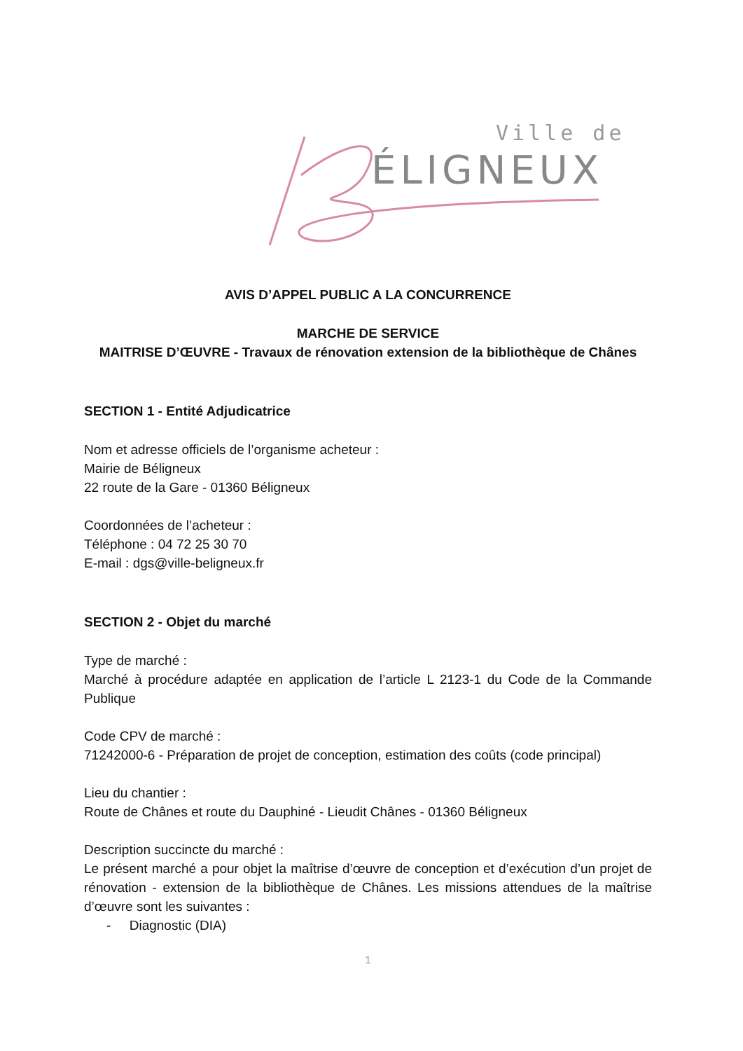Ville de
ÉLIGNEUX
AVIS D’APPEL PUBLIC A LA CONCURRENCE
MARCHE DE SERVICE
MAITRISE D’ŒUVRE - Travaux de rénovation extension de la bibliothèque de Chânes
SECTION 1 - Entité Adjudicatrice
Nom et adresse officiels de l’organisme acheteur :
Mairie de Béligneux
22 route de la Gare - 01360 Béligneux
Coordonnées de l’acheteur :
Téléphone : 04 72 25 30 70
E-mail : dgs@ville-beligneux.fr
SECTION 2 - Objet du marché
Type de marché :
Marché à procédure adaptée en application de l’article L 2123-1 du Code de la Commande Publique
Code CPV de marché :
71242000-6 - Préparation de projet de conception, estimation des coûts (code principal)
Lieu du chantier :
Route de Chânes et route du Dauphiné - Lieudit Chânes - 01360 Béligneux
Description succincte du marché :
Le présent marché a pour objet la maîtrise d’œuvre de conception et d’exécution d’un projet de rénovation - extension de la bibliothèque de Chânes. Les missions attendues de la maîtrise d’œuvre sont les suivantes :
- Diagnostic (DIA)
1